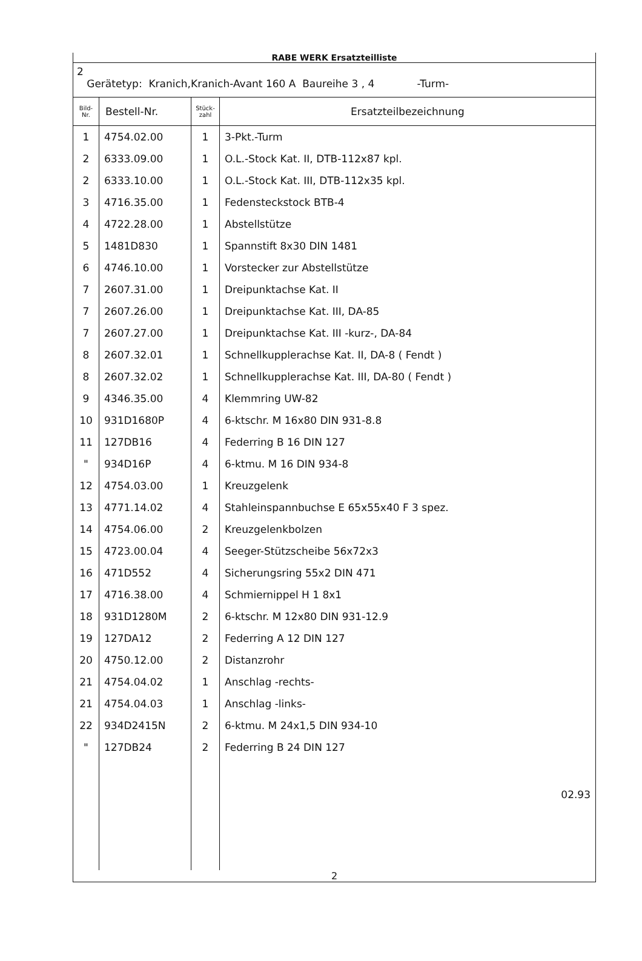RABE WERK Ersatzteilliste
2
Gerätetyp: Kranich,Kranich-Avant 160 A Baureihe 3 , 4 -Turm-
| Bild- Nr. | Bestell-Nr. | Stück- zahl | Ersatzteilbezeichnung |
| --- | --- | --- | --- |
| 1 | 4754.02.00 | 1 | 3-Pkt.-Turm |
| 2 | 6333.09.00 | 1 | O.L.-Stock Kat. II, DTB-112x87 kpl. |
| 2 | 6333.10.00 | 1 | O.L.-Stock Kat. III, DTB-112x35 kpl. |
| 3 | 4716.35.00 | 1 | Fedensteckstock BTB-4 |
| 4 | 4722.28.00 | 1 | Abstellstütze |
| 5 | 1481D830 | 1 | Spannstift 8x30 DIN 1481 |
| 6 | 4746.10.00 | 1 | Vorstecker zur Abstellstütze |
| 7 | 2607.31.00 | 1 | Dreipunktachse Kat. II |
| 7 | 2607.26.00 | 1 | Dreipunktachse Kat. III, DA-85 |
| 7 | 2607.27.00 | 1 | Dreipunktachse Kat. III -kurz-, DA-84 |
| 8 | 2607.32.01 | 1 | Schnellkupplerachse Kat. II, DA-8 ( Fendt ) |
| 8 | 2607.32.02 | 1 | Schnellkupplerachse Kat. III, DA-80 ( Fendt ) |
| 9 | 4346.35.00 | 4 | Klemmring UW-82 |
| 10 | 931D1680P | 4 | 6-ktschr. M 16x80 DIN 931-8.8 |
| 11 | 127DB16 | 4 | Federring B 16 DIN 127 |
| " | 934D16P | 4 | 6-ktmu. M 16 DIN 934-8 |
| 12 | 4754.03.00 | 1 | Kreuzgelenk |
| 13 | 4771.14.02 | 4 | Stahleinspannbuchse E 65x55x40 F 3 spez. |
| 14 | 4754.06.00 | 2 | Kreuzgelenkbolzen |
| 15 | 4723.00.04 | 4 | Seeger-Stützscheibe 56x72x3 |
| 16 | 471D552 | 4 | Sicherungsring 55x2 DIN 471 |
| 17 | 4716.38.00 | 4 | Schmiernippel H 1 8x1 |
| 18 | 931D1280M | 2 | 6-ktschr. M 12x80 DIN 931-12.9 |
| 19 | 127DA12 | 2 | Federring A 12 DIN 127 |
| 20 | 4750.12.00 | 2 | Distanzrohr |
| 21 | 4754.04.02 | 1 | Anschlag -rechts- |
| 21 | 4754.04.03 | 1 | Anschlag -links- |
| 22 | 934D2415N | 2 | 6-ktmu. M 24x1,5 DIN 934-10 |
| " | 127DB24 | 2 | Federring B 24 DIN 127 |
| | | | 02.93 |
2